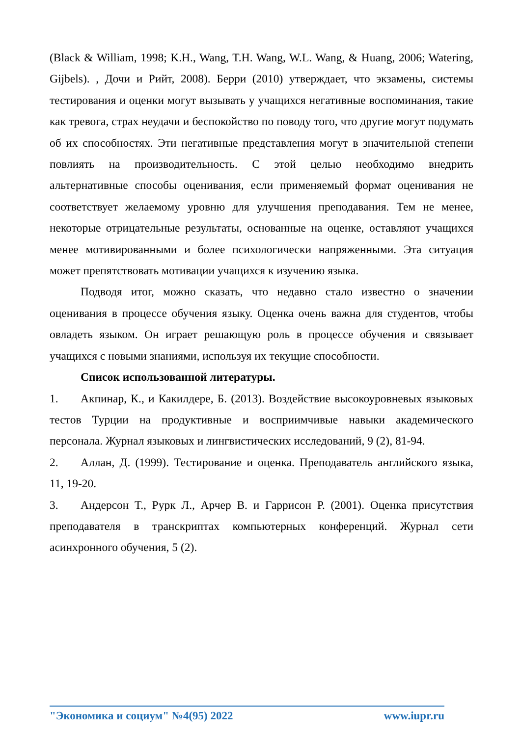(Black & William, 1998; K.H., Wang, T.H. Wang, W.L. Wang, & Huang, 2006; Watering, Gijbels). , Дочи и Рийт, 2008). Берри (2010) утверждает, что экзамены, системы тестирования и оценки могут вызывать у учащихся негативные воспоминания, такие как тревога, страх неудачи и беспокойство по поводу того, что другие могут подумать об их способностях. Эти негативные представления могут в значительной степени повлиять на производительность. С этой целью необходимо внедрить альтернативные способы оценивания, если применяемый формат оценивания не соответствует желаемому уровню для улучшения преподавания. Тем не менее, некоторые отрицательные результаты, основанные на оценке, оставляют учащихся менее мотивированными и более психологически напряженными. Эта ситуация может препятствовать мотивации учащихся к изучению языка.
Подводя итог, можно сказать, что недавно стало известно о значении оценивания в процессе обучения языку. Оценка очень важна для студентов, чтобы овладеть языком. Он играет решающую роль в процессе обучения и связывает учащихся с новыми знаниями, используя их текущие способности.
Список использованной литературы.
1. Акпинар, К., и Какилдере, Б. (2013). Воздействие высокоуровневых языковых тестов Турции на продуктивные и восприимчивые навыки академического персонала. Журнал языковых и лингвистических исследований, 9 (2), 81-94.
2. Аллан, Д. (1999). Тестирование и оценка. Преподаватель английского языка, 11, 19-20.
3. Андерсон Т., Рурк Л., Арчер В. и Гаррисон Р. (2001). Оценка присутствия преподавателя в транскриптах компьютерных конференций. Журнал сети асинхронного обучения, 5 (2).
"Экономика и социум" №4(95) 2022 www.iupr.ru